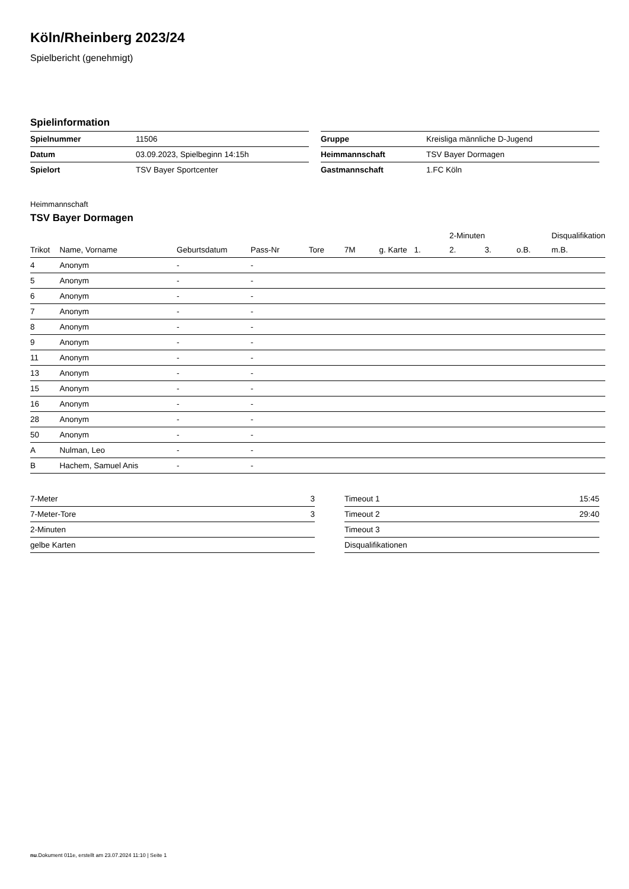Köln/Rheinberg 2023/24
Spielbericht (genehmigt)
Spielinformation
| Spielnummer | 11506 |
| Datum | 03.09.2023, Spielbeginn 14:15h |
| Spielort | TSV Bayer Sportcenter |
| Gruppe | Kreisliga männliche D-Jugend |
| Heimmannschaft | TSV Bayer Dormagen |
| Gastmannschaft | 1.FC Köln |
Heimmannschaft
TSV Bayer Dormagen
| | | | | | | | | 2-Minuten | | | Disqualifikation |
| --- | --- | --- | --- | --- | --- | --- | --- | --- | --- | --- | --- |
| Trikot | Name, Vorname | Geburtsdatum | Pass-Nr | Tore | 7M | g. Karte | 1. | 2. | 3. | o.B. | m.B. |
| 4 | Anonym | - | - | | | | | | | | |
| 5 | Anonym | - | - | | | | | | | | |
| 6 | Anonym | - | - | | | | | | | | |
| 7 | Anonym | - | - | | | | | | | | |
| 8 | Anonym | - | - | | | | | | | | |
| 9 | Anonym | - | - | | | | | | | | |
| 11 | Anonym | - | - | | | | | | | | |
| 13 | Anonym | - | - | | | | | | | | |
| 15 | Anonym | - | - | | | | | | | | |
| 16 | Anonym | - | - | | | | | | | | |
| 28 | Anonym | - | - | | | | | | | | |
| 50 | Anonym | - | - | | | | | | | | |
| A | Nulman, Leo | - | - | | | | | | | | |
| B | Hachem, Samuel Anis | - | - | | | | | | | | |
| 7-Meter | 3 |
| 7-Meter-Tore | 3 |
| 2-Minuten | |
| gelbe Karten | |
| Timeout 1 | 15:45 |
| Timeout 2 | 29:40 |
| Timeout 3 | |
| Disqualifikationen | |
nu.Dokument 011e, erstellt am 23.07.2024 11:10 | Seite 1